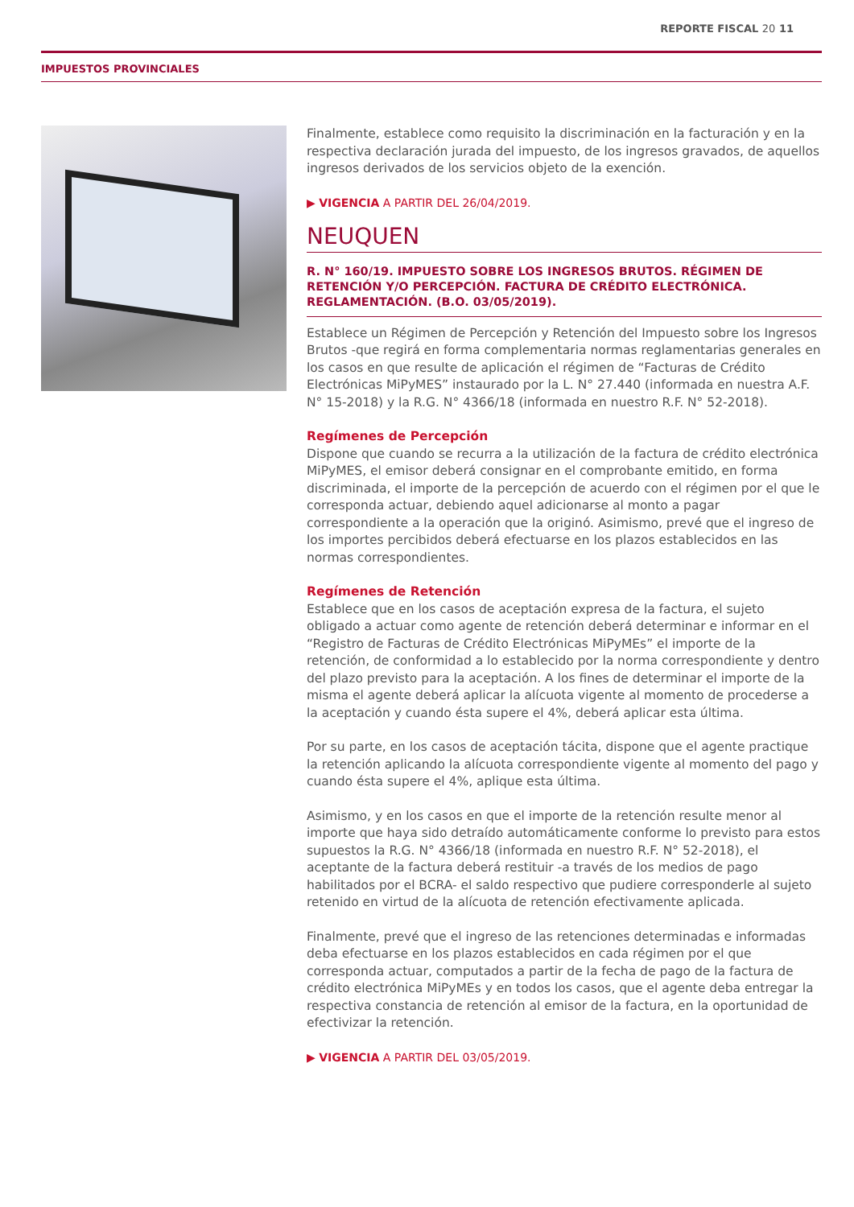REPORTE FISCAL 20 11
IMPUESTOS PROVINCIALES
Finalmente, establece como requisito la discriminación en la facturación y en la respectiva declaración jurada del impuesto, de los ingresos gravados, de aquellos ingresos derivados de los servicios objeto de la exención.
▶ VIGENCIA A PARTIR DEL 26/04/2019.
NEUQUEN
R. N° 160/19. IMPUESTO SOBRE LOS INGRESOS BRUTOS. RÉGIMEN DE RETENCIÓN Y/O PERCEPCIÓN. FACTURA DE CRÉDITO ELECTRÓNICA. REGLAMENTACIÓN. (B.O. 03/05/2019).
Establece un Régimen de Percepción y Retención del Impuesto sobre los Ingresos Brutos -que regirá en forma complementaria normas reglamentarias generales en los casos en que resulte de aplicación el régimen de “Facturas de Crédito Electrónicas MiPyMES” instaurado por la L. N° 27.440 (informada en nuestra A.F. N° 15-2018) y la R.G. N° 4366/18 (informada en nuestro R.F. N° 52-2018).
Regímenes de Percepción
Dispone que cuando se recurra a la utilización de la factura de crédito electrónica MiPyMES, el emisor deberá consignar en el comprobante emitido, en forma discriminada, el importe de la percepción de acuerdo con el régimen por el que le corresponda actuar, debiendo aquel adicionarse al monto a pagar correspondiente a la operación que la originó. Asimismo, prevé que el ingreso de los importes percibidos deberá efectuarse en los plazos establecidos en las normas correspondientes.
Regímenes de Retención
Establece que en los casos de aceptación expresa de la factura, el sujeto obligado a actuar como agente de retención deberá determinar e informar en el “Registro de Facturas de Crédito Electrónicas MiPyMEs” el importe de la retención, de conformidad a lo establecido por la norma correspondiente y dentro del plazo previsto para la aceptación. A los fines de determinar el importe de la misma el agente deberá aplicar la alícuota vigente al momento de procederse a la aceptación y cuando ésta supere el 4%, deberá aplicar esta última.
Por su parte, en los casos de aceptación tácita, dispone que el agente practique la retención aplicando la alícuota correspondiente vigente al momento del pago y cuando ésta supere el 4%, aplique esta última.
Asimismo, y en los casos en que el importe de la retención resulte menor al importe que haya sido detraído automáticamente conforme lo previsto para estos supuestos la R.G. N° 4366/18 (informada en nuestro R.F. N° 52-2018), el aceptante de la factura deberá restituir -a través de los medios de pago habilitados por el BCRA- el saldo respectivo que pudiere corresponderle al sujeto retenido en virtud de la alícuota de retención efectivamente aplicada.
Finalmente, prevé que el ingreso de las retenciones determinadas e informadas deba efectuarse en los plazos establecidos en cada régimen por el que corresponda actuar, computados a partir de la fecha de pago de la factura de crédito electrónica MiPyMEs y en todos los casos, que el agente deba entregar la respectiva constancia de retención al emisor de la factura, en la oportunidad de efectivizar la retención.
▶ VIGENCIA A PARTIR DEL 03/05/2019.